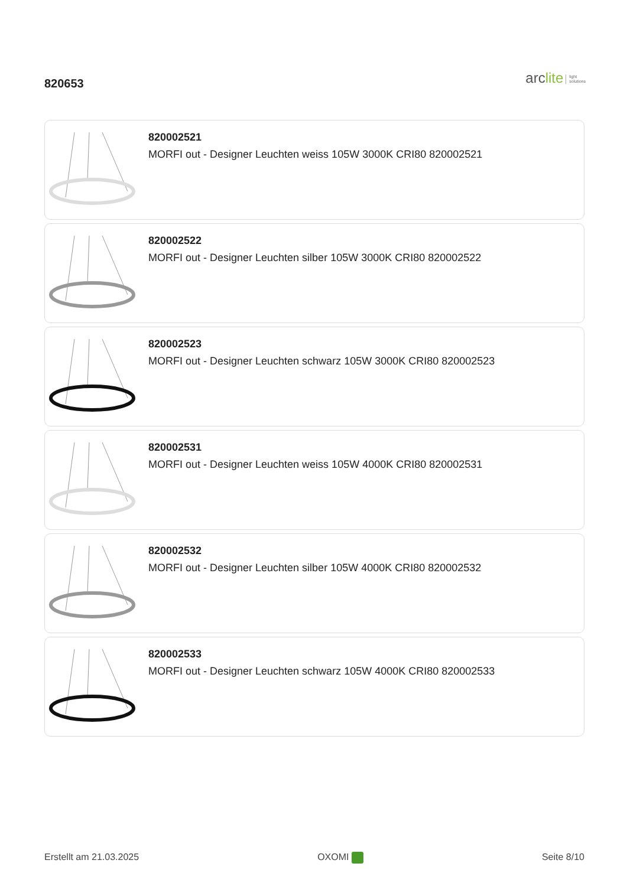820653
arclite light
solutions
820002521
MORFI out - Designer Leuchten weiss 105W 3000K CRI80 820002521
820002522
MORFI out - Designer Leuchten silber 105W 3000K CRI80 820002522
820002523
MORFI out - Designer Leuchten schwarz 105W 3000K CRI80 820002523
820002531
MORFI out - Designer Leuchten weiss 105W 4000K CRI80 820002531
820002532
MORFI out - Designer Leuchten silber 105W 4000K CRI80 820002532
820002533
MORFI out - Designer Leuchten schwarz 105W 4000K CRI80 820002533
Erstellt am 21.03.2025 OXOMI Seite 8/10